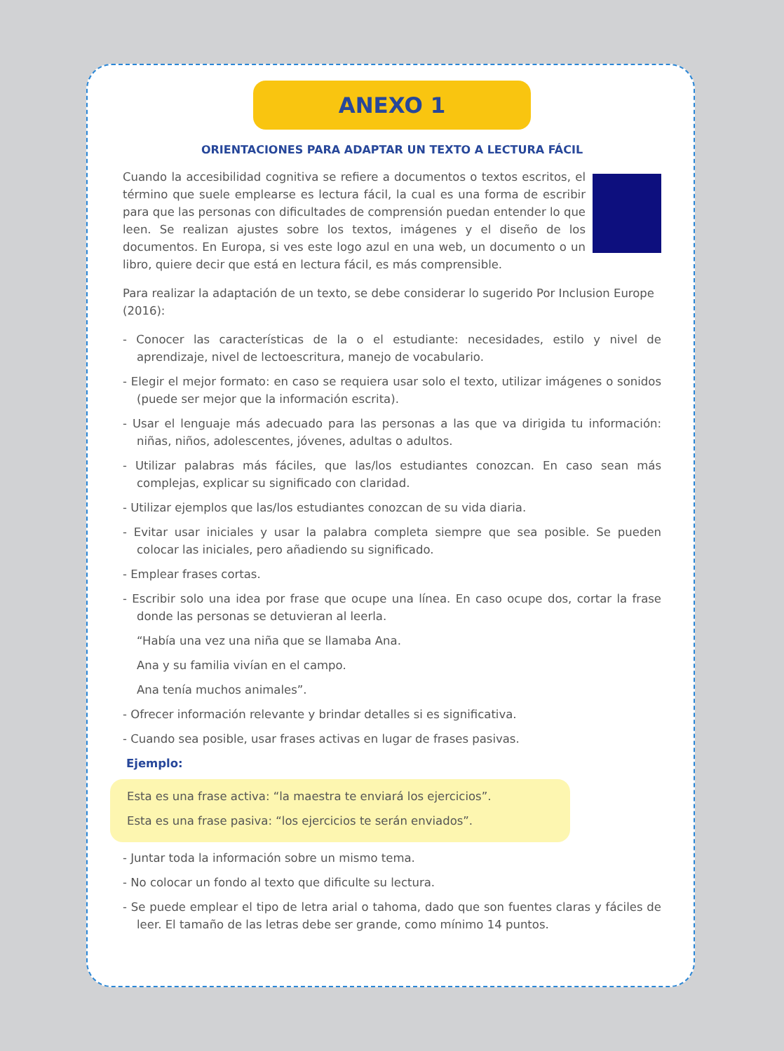ANEXO 1
ORIENTACIONES PARA ADAPTAR UN TEXTO A LECTURA FÁCIL
Cuando la accesibilidad cognitiva se refiere a documentos o textos escritos, el término que suele emplearse es lectura fácil, la cual es una forma de escribir para que las personas con dificultades de comprensión puedan entender lo que leen. Se realizan ajustes sobre los textos, imágenes y el diseño de los documentos. En Europa, si ves este logo azul en una web, un documento o un libro, quiere decir que está en lectura fácil, es más comprensible.
Para realizar la adaptación de un texto, se debe considerar lo sugerido Por Inclusion Europe (2016):
- Conocer las características de la o el estudiante: necesidades, estilo y nivel de aprendizaje, nivel de lectoescritura, manejo de vocabulario.
- Elegir el mejor formato: en caso se requiera usar solo el texto, utilizar imágenes o sonidos (puede ser mejor que la información escrita).
- Usar el lenguaje más adecuado para las personas a las que va dirigida tu información: niñas, niños, adolescentes, jóvenes, adultas o adultos.
- Utilizar palabras más fáciles, que las/los estudiantes conozcan. En caso sean más complejas, explicar su significado con claridad.
- Utilizar ejemplos que las/los estudiantes conozcan de su vida diaria.
- Evitar usar iniciales y usar la palabra completa siempre que sea posible. Se pueden colocar las iniciales, pero añadiendo su significado.
- Emplear frases cortas.
- Escribir solo una idea por frase que ocupe una línea. En caso ocupe dos, cortar la frase donde las personas se detuvieran al leerla.
“Había una vez una niña que se llamaba Ana.
Ana y su familia vivían en el campo.
Ana tenía muchos animales”.
- Ofrecer información relevante y brindar detalles si es significativa.
- Cuando sea posible, usar frases activas en lugar de frases pasivas.
Ejemplo:
Esta es una frase activa: “la maestra te enviará los ejercicios”.
Esta es una frase pasiva: “los ejercicios te serán enviados”.
- Juntar toda la información sobre un mismo tema.
- No colocar un fondo al texto que dificulte su lectura.
- Se puede emplear el tipo de letra arial o tahoma, dado que son fuentes claras y fáciles de leer. El tamaño de las letras debe ser grande, como mínimo 14 puntos.